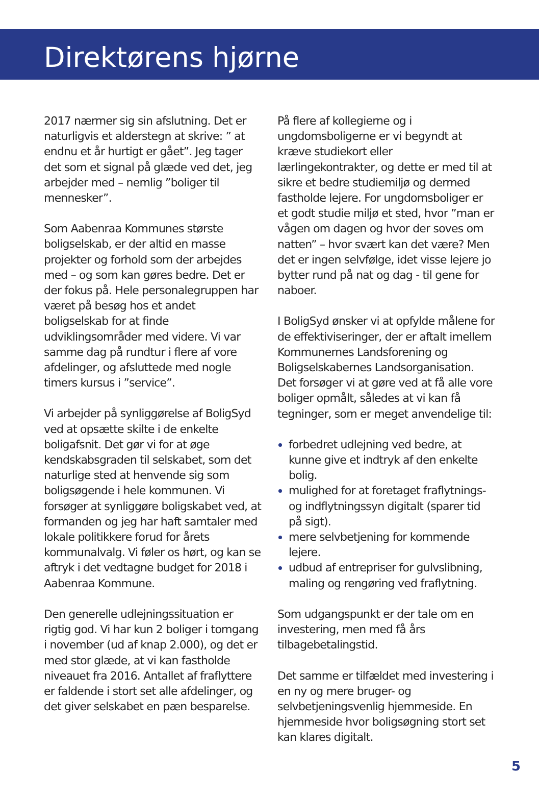Direktørens hjørne
2017 nærmer sig sin afslutning. Det er naturligvis et alderstegn at skrive: ” at endnu et år hurtigt er gået”. Jeg tager det som et signal på glæde ved det, jeg arbejder med – nemlig ”boliger til mennesker”.
Som Aabenraa Kommunes største boligselskab, er der altid en masse projekter og forhold som der arbejdes med – og som kan gøres bedre. Det er der fokus på. Hele personalegruppen har været på besøg hos et andet boligselskab for at finde udviklingsområder med videre. Vi var samme dag på rundtur i flere af vore afdelinger, og afsluttede med nogle timers kursus i ”service”.
Vi arbejder på synliggørelse af BoligSyd ved at opsætte skilte i de enkelte boligafsnit. Det gør vi for at øge kendskabsgraden til selskabet, som det naturlige sted at henvende sig som boligsøgende i hele kommunen. Vi forsøger at synliggøre boligskabet ved, at formanden og jeg har haft samtaler med lokale politikkere forud for årets kommunalvalg. Vi føler os hørt, og kan se aftryk i det vedtagne budget for 2018 i Aabenraa Kommune.
Den generelle udlejningssituation er rigtig god. Vi har kun 2 boliger i tomgang i november (ud af knap 2.000), og det er med stor glæde, at vi kan fastholde niveauet fra 2016. Antallet af fraflyttere er faldende i stort set alle afdelinger, og det giver selskabet en pæn besparelse.
På flere af kollegierne og i ungdomsboligerne er vi begyndt at kræve studiekort eller lærlingekontrakter, og dette er med til at sikre et bedre studiemiljø og dermed fastholde lejere. For ungdomsboliger er et godt studie miljø et sted, hvor ”man er vågen om dagen og hvor der soves om natten” – hvor svært kan det være? Men det er ingen selvfølge, idet visse lejere jo bytter rund på nat og dag - til gene for naboer.
I BoligSyd ønsker vi at opfylde målene for de effektiviseringer, der er aftalt imellem Kommunernes Landsforening og Boligselskabernes Landsorganisation. Det forsøger vi at gøre ved at få alle vore boliger opmålt, således at vi kan få tegninger, som er meget anvendelige til:
forbedret udlejning ved bedre, at kunne give et indtryk af den enkelte bolig.
mulighed for at foretaget fraflytnings- og indflytningssyn digitalt (sparer tid på sigt).
mere selvbetjening for kommende lejere.
udbud af entrepriser for gulvslibning, maling og rengøring ved fraflytning.
Som udgangspunkt er der tale om en investering, men med få års tilbagebetalingstid.
Det samme er tilfældet med investering i en ny og mere bruger- og selvbetjeningsvenlig hjemmeside. En hjemmeside hvor boligsøgning stort set kan klares digitalt.
5